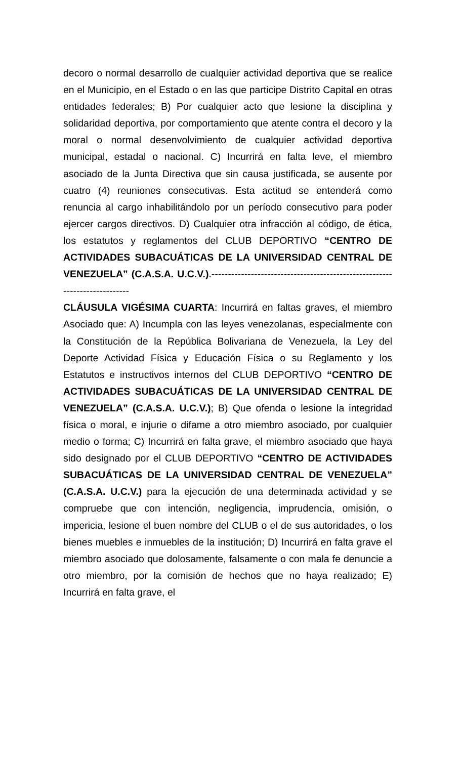decoro o normal desarrollo de cualquier actividad deportiva que se realice en el Municipio, en el Estado o en las que participe Distrito Capital en otras entidades federales; B) Por cualquier acto que lesione la disciplina y solidaridad deportiva, por comportamiento que atente contra el decoro y la moral o normal desenvolvimiento de cualquier actividad deportiva municipal, estadal o nacional. C) Incurrirá en falta leve, el miembro asociado de la Junta Directiva que sin causa justificada, se ausente por cuatro (4) reuniones consecutivas. Esta actitud se entenderá como renuncia al cargo inhabilitándolo por un período consecutivo para poder ejercer cargos directivos. D) Cualquier otra infracción al código, de ética, los estatutos y reglamentos del CLUB DEPORTIVO “CENTRO DE ACTIVIDADES SUBACUÁTICAS DE LA UNIVERSIDAD CENTRAL DE VENEZUELA” (C.A.S.A. U.C.V.).---------------------------------------------------------------------------
CLÁUSULA VIGÉSIMA CUARTA: Incurrirá en faltas graves, el miembro Asociado que: A) Incumpla con las leyes venezolanas, especialmente con la Constitución de la República Bolivariana de Venezuela, la Ley del Deporte Actividad Física y Educación Física o su Reglamento y los Estatutos e instructivos internos del CLUB DEPORTIVO “CENTRO DE ACTIVIDADES SUBACUÁTICAS DE LA UNIVERSIDAD CENTRAL DE VENEZUELA” (C.A.S.A. U.C.V.); B) Que ofenda o lesione la integridad física o moral, e injurie o difame a otro miembro asociado, por cualquier medio o forma; C) Incurrirá en falta grave, el miembro asociado que haya sido designado por el CLUB DEPORTIVO “CENTRO DE ACTIVIDADES SUBACUÁTICAS DE LA UNIVERSIDAD CENTRAL DE VENEZUELA” (C.A.S.A. U.C.V.) para la ejecución de una determinada actividad y se compruebe que con intención, negligencia, imprudencia, omisión, o impericia, lesione el buen nombre del CLUB o el de sus autoridades, o los bienes muebles e inmuebles de la institución; D) Incurrirá en falta grave el miembro asociado que dolosamente, falsamente o con mala fe denuncie a otro miembro, por la comisión de hechos que no haya realizado; E) Incurrirá en falta grave, el